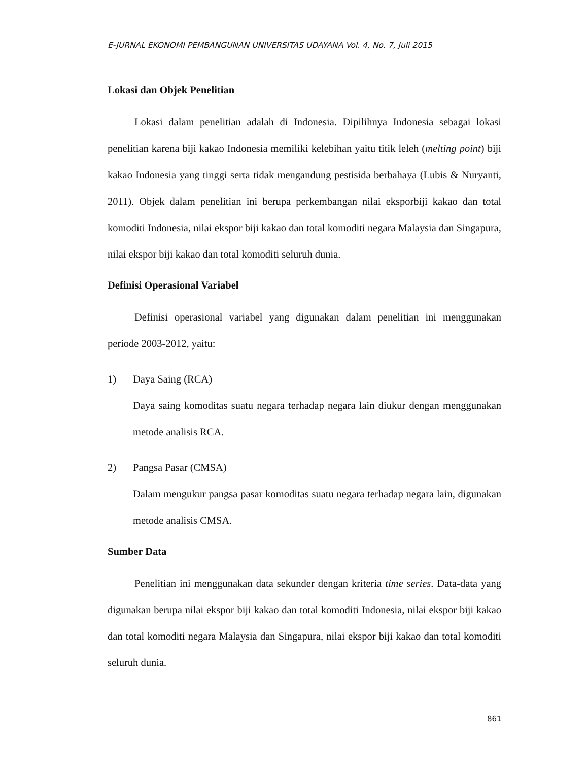E-JURNAL EKONOMI PEMBANGUNAN UNIVERSITAS UDAYANA Vol. 4, No. 7, Juli 2015
Lokasi dan Objek Penelitian
Lokasi dalam penelitian adalah di Indonesia. Dipilihnya Indonesia sebagai lokasi penelitian karena biji kakao Indonesia memiliki kelebihan yaitu titik leleh (melting point) biji kakao Indonesia yang tinggi serta tidak mengandung pestisida berbahaya (Lubis & Nuryanti, 2011). Objek dalam penelitian ini berupa perkembangan nilai eksporbiji kakao dan total komoditi Indonesia, nilai ekspor biji kakao dan total komoditi negara Malaysia dan Singapura, nilai ekspor biji kakao dan total komoditi seluruh dunia.
Definisi Operasional Variabel
Definisi operasional variabel yang digunakan dalam penelitian ini menggunakan periode 2003-2012, yaitu:
1) Daya Saing (RCA)
Daya saing komoditas suatu negara terhadap negara lain diukur dengan menggunakan metode analisis RCA.
2) Pangsa Pasar (CMSA)
Dalam mengukur pangsa pasar komoditas suatu negara terhadap negara lain, digunakan metode analisis CMSA.
Sumber Data
Penelitian ini menggunakan data sekunder dengan kriteria time series. Data-data yang digunakan berupa nilai ekspor biji kakao dan total komoditi Indonesia, nilai ekspor biji kakao dan total komoditi negara Malaysia dan Singapura, nilai ekspor biji kakao dan total komoditi seluruh dunia.
861